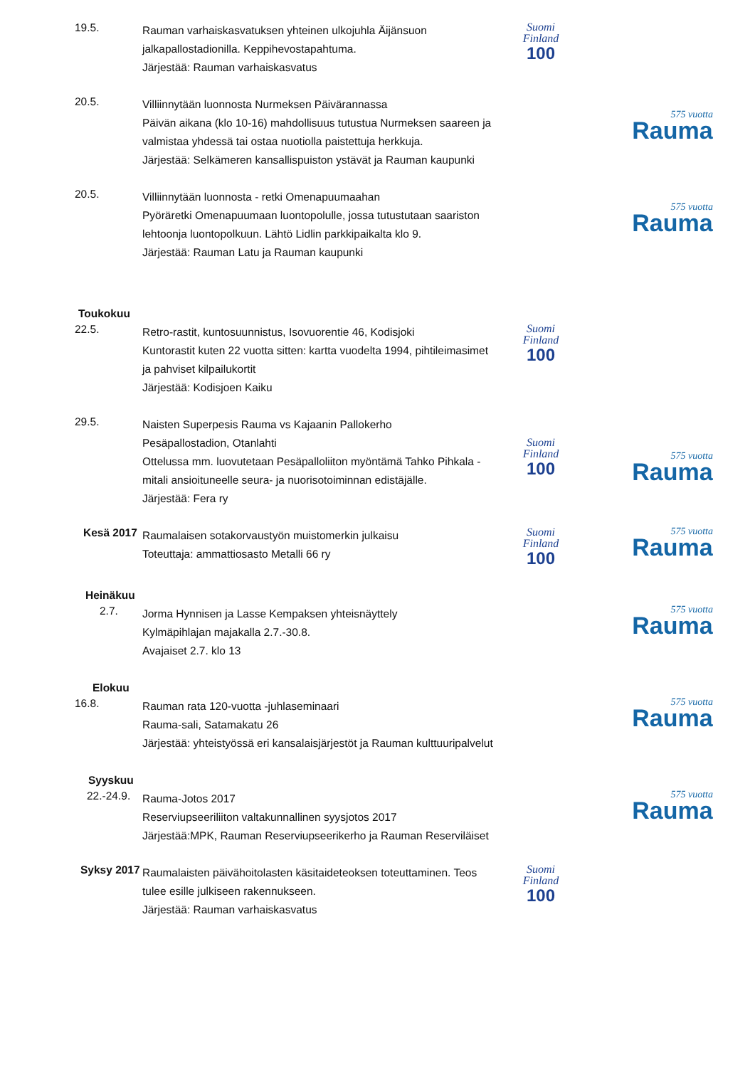19.5.
Rauman varhaiskasvatuksen yhteinen ulkojuhla Äijänsuon jalkapallostadionilla. Keppihevostapahtuma.
Järjestää: Rauman varhaiskasvatus
Suomi
Finland
100
20.5.
Villiinnytään luonnosta Nurmeksen Päivärannassa
Päivän aikana (klo 10-16) mahdollisuus tutustua Nurmeksen saareen ja valmistaa yhdessä tai ostaa nuotiolla paistettuja herkkuja.
Järjestää: Selkämeren kansallispuiston ystävät ja Rauman kaupunki
575 vuotta
Rauma
20.5.
Villiinnytään luonnosta - retki Omenapuumaahan
Pyöräretki Omenapuumaan luontopolulle, jossa tutustutaan saariston lehtoonja luontopolkuun. Lähtö Lidlin parkkipaikalta klo 9.
Järjestää: Rauman Latu ja Rauman kaupunki
575 vuotta
Rauma
Toukokuu
22.5.
Retro-rastit, kuntosuunnistus, Isovuorentie 46, Kodisjoki
Kuntorastit kuten 22 vuotta sitten: kartta vuodelta 1994, pihtileimasimet ja pahviset kilpailukortit
Järjestää: Kodisjoen Kaiku
Suomi
Finland
100
29.5.
Naisten Superpesis Rauma vs Kajaanin Pallokerho
Pesäpallostadion, Otanlahti
Ottelussa mm. luovutetaan Pesäpalloliiton myöntämä Tahko Pihkala -mitali ansioituneelle seura- ja nuorisotoiminnan edistäjälle.
Järjestää: Fera ry
Suomi
Finland
100
575 vuotta
Rauma
Kesä 2017
Raumalaisen sotakorvaustyön muistomerkin julkaisu
Toteuttaja: ammattiosasto Metalli 66 ry
Suomi
Finland
100
575 vuotta
Rauma
Heinäkuu
2.7.
Jorma Hynnisen ja Lasse Kempaksen yhteisnäyttely
Kylmäpihlajan majakalla 2.7.-30.8.
Avajaiset 2.7. klo 13
575 vuotta
Rauma
Elokuu
16.8.
Rauman rata 120-vuotta -juhlaseminaari
Rauma-sali, Satamakatu 26
Järjestää: yhteistyössä eri kansalaisjärjestöt ja Rauman kulttuuripalvelut
575 vuotta
Rauma
Syyskuu
22.-24.9.
Rauma-Jotos 2017
Reserviupseeriliiton valtakunnallinen syysjotos 2017
Järjestää:MPK, Rauman Reserviupseerikerho ja Rauman Reserviläiset
575 vuotta
Rauma
Syksy 2017
Raumalaisten päivähoitolasten käsitaideteoksen toteuttaminen. Teos tulee esille julkiseen rakennukseen.
Järjestää: Rauman varhaiskasvatus
Suomi
Finland
100